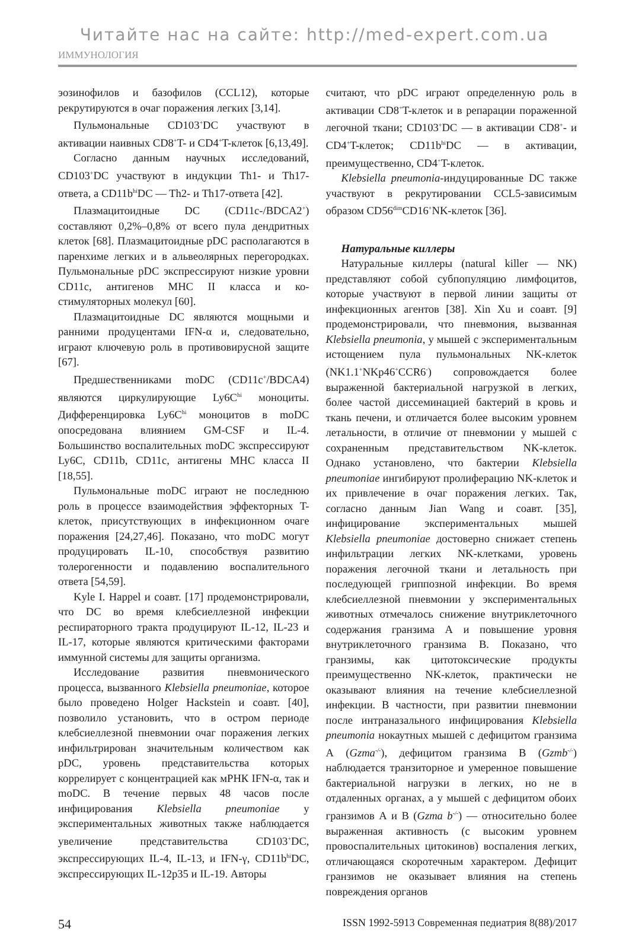Читайте нас на сайте: http://med-expert.com.ua
ИММУНОЛОГИЯ
эозинофилов и базофилов (CCL12), которые рекрутируются в очаг поражения легких [3,14].
Пульмональные CD103<sup>+</sup>DC участвуют в активации наивных CD8<sup>+</sup>T- и CD4<sup>+</sup>T-клеток [6,13,49].
Согласно данным научных исследований, CD103<sup>+</sup>DC участвуют в индукции Th1- и Th17-ответа, а CD11b<sup>hi</sup>DC — Th2- и Th17-ответа [42].
Плазмацитоидные DC (CD11c-/BDCA2<sup>+</sup>) составляют 0,2%–0,8% от всего пула дендритных клеток [68]. Плазмацитоидные pDC располагаются в паренхиме легких и в альвеолярных перегородках. Пульмональные pDC экспрессируют низкие уровни CD11c, антигенов MHC II класса и ко-стимуляторных молекул [60].
Плазмацитоидные DC являются мощными и ранними продуцентами IFN-α и, следовательно, играют ключевую роль в противовирусной защите [67].
Предшественниками moDC (CD11c<sup>+</sup>/BDCA4) являются циркулирующие Ly6C<sup>hi</sup> моноциты. Дифференцировка Ly6C<sup>hi</sup> моноцитов в moDC опосредована влиянием GM-CSF и IL-4. Большинство воспалительных moDC экспрессируют Ly6C, CD11b, CD11c, антигены MHC класса II [18,55].
Пульмональные moDC играют не последнюю роль в процессе взаимодействия эффекторных T-клеток, присутствующих в инфекционном очаге поражения [24,27,46]. Показано, что moDC могут продуцировать IL-10, способствуя развитию толерогенности и подавлению воспалительного ответа [54,59].
Kyle I. Happel и соавт. [17] продемонстрировали, что DC во время клебсиеллезной инфекции респираторного тракта продуцируют IL-12, IL-23 и IL-17, которые являются критическими факторами иммунной системы для защиты организма.
Исследование развития пневмонического процесса, вызванного Klebsiella pneumoniae, которое было проведено Holger Hackstein и соавт. [40], позволило установить, что в остром периоде клебсиеллезной пневмонии очаг поражения легких инфильтрирован значительным количеством как pDC, уровень представительства которых коррелирует с концентрацией как мРНК IFN-α, так и moDC. В течение первых 48 часов после инфицирования Klebsiella pneumoniae у экспериментальных животных также наблюдается увеличение представительства CD103<sup>+</sup>DC, экспрессирующих IL-4, IL-13, и IFN-γ, CD11b<sup>hi</sup>DC, экспрессирующих IL-12p35 и IL-19. Авторы
считают, что pDC играют определенную роль в активации CD8<sup>+</sup>T-клеток и в репарации пораженной легочной ткани; CD103<sup>+</sup>DC — в активации CD8<sup>+</sup>- и CD4<sup>+</sup>T-клеток; CD11b<sup>hi</sup>DC — в активации, преимущественно, CD4<sup>+</sup>T-клеток.
Klebsiella pneumonia-индуцированные DC также участвуют в рекрутировании CCL5-зависимым образом CD56<sup>dim</sup>CD16<sup>+</sup>NK-клеток [36].
Натуральные киллеры
Натуральные киллеры (natural killer — NK) представляют собой субпопуляцию лимфоцитов, которые участвуют в первой линии защиты от инфекционных агентов [38]. Xin Xu и соавт. [9] продемонстрировали, что пневмония, вызванная Klebsiella pneumonia, у мышей с экспериментальным истощением пула пульмональных NK-клеток (NK1.1<sup>+</sup>NKp46<sup>+</sup>CCR6<sup>-</sup>) сопровождается более выраженной бактериальной нагрузкой в легких, более частой диссеминацией бактерий в кровь и ткань печени, и отличается более высоким уровнем летальности, в отличие от пневмонии у мышей с сохраненным представительством NK-клеток. Однако установлено, что бактерии Klebsiella pneumoniae ингибируют пролиферацию NK-клеток и их привлечение в очаг поражения легких. Так, согласно данным Jian Wang и соавт. [35], инфицирование экспериментальных мышей Klebsiella pneumoniae достоверно снижает степень инфильтрации легких NK-клетками, уровень поражения легочной ткани и летальность при последующей гриппозной инфекции. Во время клебсиеллезной пневмонии у экспериментальных животных отмечалось снижение внутриклеточного содержания гранзима А и повышение уровня внутриклеточного гранзима В. Показано, что гранзимы, как цитотоксические продукты преимущественно NK-клеток, практически не оказывают влияния на течение клебсиеллезной инфекции. В частности, при развитии пневмонии после интраназального инфицирования Klebsiella pneumonia нокаутных мышей с дефицитом гранзима А (Gzma<sup>-/-</sup>), дефицитом гранзима В (Gzmb<sup>-/-</sup>) наблюдается транзиторное и умеренное повышение бактериальной нагрузки в легких, но не в отдаленных органах, а у мышей с дефицитом обоих гранзимов А и В (Gzma b<sup>-/-</sup>) — относительно более выраженная активность (с высоким уровнем провоспалительных цитокинов) воспаления легких, отличающаяся скоротечным характером. Дефицит гранзимов не оказывает влияния на степень повреждения органов
54 ISSN 1992-5913 Современная педиатрия 8(88)/2017